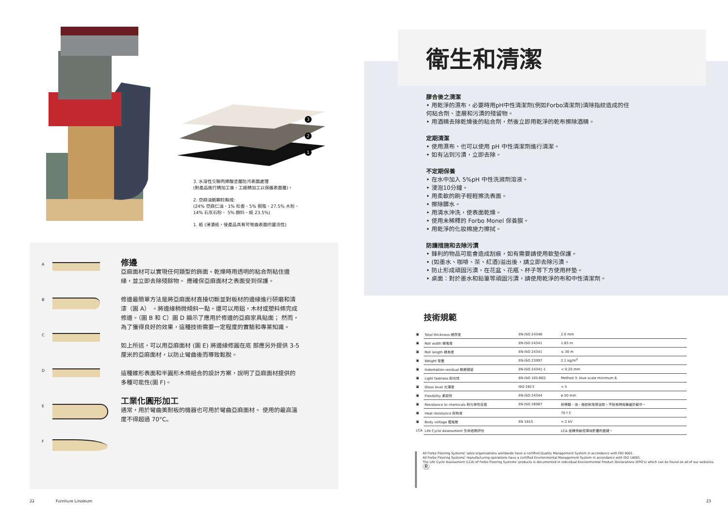3
2
1
3. 水溶性交聯丙烯酸塗層防污表面處理
(對產品進行精加工後，工廠精加工以保護表面層)。
2. 亞麻油氈顆粒製成:
(24% 亞麻仁油、1% 松香、5% 樹脂、27.5% 木粉、
14% 石灰石粉、 5% 顏料、紙 23.5%)
1. 紙 (浸漬紙，使產品具有可彎曲表面的靈活性)
A
B
C
D
E
F
修邊
亞麻面材可以實現任何類型的飾面。乾燥時用透明的粘合劑粘住邊緣，並立即去除殘餘物。 應確保亞麻面材之表面受到保護。
修邊最簡單方法是將亞麻面材直接切斷並對板材的邊緣進行研磨和清漆（圖 A） 。將邊緣稍微傾斜一點。還可以用鋁，木材或塑料條完成修邊。（圖 B 和 C）圖 D 顯示了應用於修邊的亞麻家具貼面； 然而，為了獲得良好的效果，這種技術需要一定程度的實驗和專業知識。
如上所述，可以用亞麻面材 (圖 E) 將邊緣修圓在底 部應另外提供 3-5 厘米的亞麻面材，以防止彎曲後而導致鬆脫。
這種錐形表面和半圓形木條組合的設計方案，說明了亞麻面材提供的多種可能性(圖 F)。
工業化圓形加工
通常，用於彎曲美耐板的機器也可用於彎曲亞麻面材。 使用的最高溫度不得超過 70°C。
22 Furniture Linoleum
衛生和清潔
膠合後之清潔
• 用乾淨的濕布，必要時用pH中性清潔劑(例如Forbo清潔劑)清除指紋造成的任何粘合劑、塗層和污漬的殘留物。
• 用酒精去除乾燥後的粘合劑，然後立即用乾淨的乾布擦除酒精。
定期清潔
• 使用濕布、也可以使用 pH 中性清潔劑進行清潔。
• 如有沾到污漬，立即去除。
不定期保養
• 在水中加入 5%pH 中性洗滌劑溶液。
• 浸泡10分鐘。
• 用柔軟的刷子輕輕擦洗表面。
• 擦除髒水。
• 用清水沖洗，使表面乾燥。
• 使用未稀釋的 Forbo Monel 保養膜。
• 用乾淨的化妝棉施力擦拭。
防護措施和去除污漬
• 鋒利的物品可能會造成刮痕，如有需要請使用軟墊保護。
• (如墨水、咖啡、茶、紅酒)溢出後，請立即去除污漬。
• 防止形成頑固污漬，在花盆、花瓶、杯子等下方使用杯墊。
• 桌面：對於墨水和鉛筆等頑固污漬，請使用乾淨的布和中性清潔劑。
技術規範
| ▣ | Total thickness 總厚度 | EN-ISO 24346 | 2.0 mm |
| ▣ | Roll width 總寬度 | EN-ISO 24341 | 1.83 m |
| ▣ | Roll length 總長度 | EN-ISO 24341 | ≤ 30 m |
| ▣ | Weight 重量 | EN-ISO 23997 | 2.1 kg/m<sup>2</sup> |
| ▣ | Indentation-residual 壓痕殘留 | EN-ISO 24341-1 | < 0.20 mm |
| ▣ | Light fastness 耐光性 | EN-ISO 105-B02 | Method 3: blue scale minimum 6. |
| ▣ | Gloss level 光澤度 | ISO 2813 | < 5 |
| ▣ | Flexibility 柔韌性 | EN-ISO 24344 | ø 50 mm |
| ▣ | Resistance to chemicals 耐化學性反應 | EN-ISO 26987 | 耐稀酸，油，脂肪和常規溶劑。不耐長時間暴露於鹼中。 |
| ▣ | Heat resistance 耐熱度 | | 70 º C |
| ▣ | Body voltage 體電壓 | EN 1815 | < 2 kV |
| LCA | Life Cycle Assessment 生命週期評估 | | LCA 是確保最低環境影響的基礎。 |
All Forbo Flooring Systems' sales organisations worldwide have a certified Quality Management System in accordance with ISO 9001.
All Forbo Flooring Systems' manufacturing operations have a certified Environmental Management System in accordance with ISO 14001.
The Life Cycle Assessment (LCA) of Forbo Flooring Systems' products is documented in individual Environmental Product Declarations (EPD's) which can be found on all of our websites.
Ⓡ
23